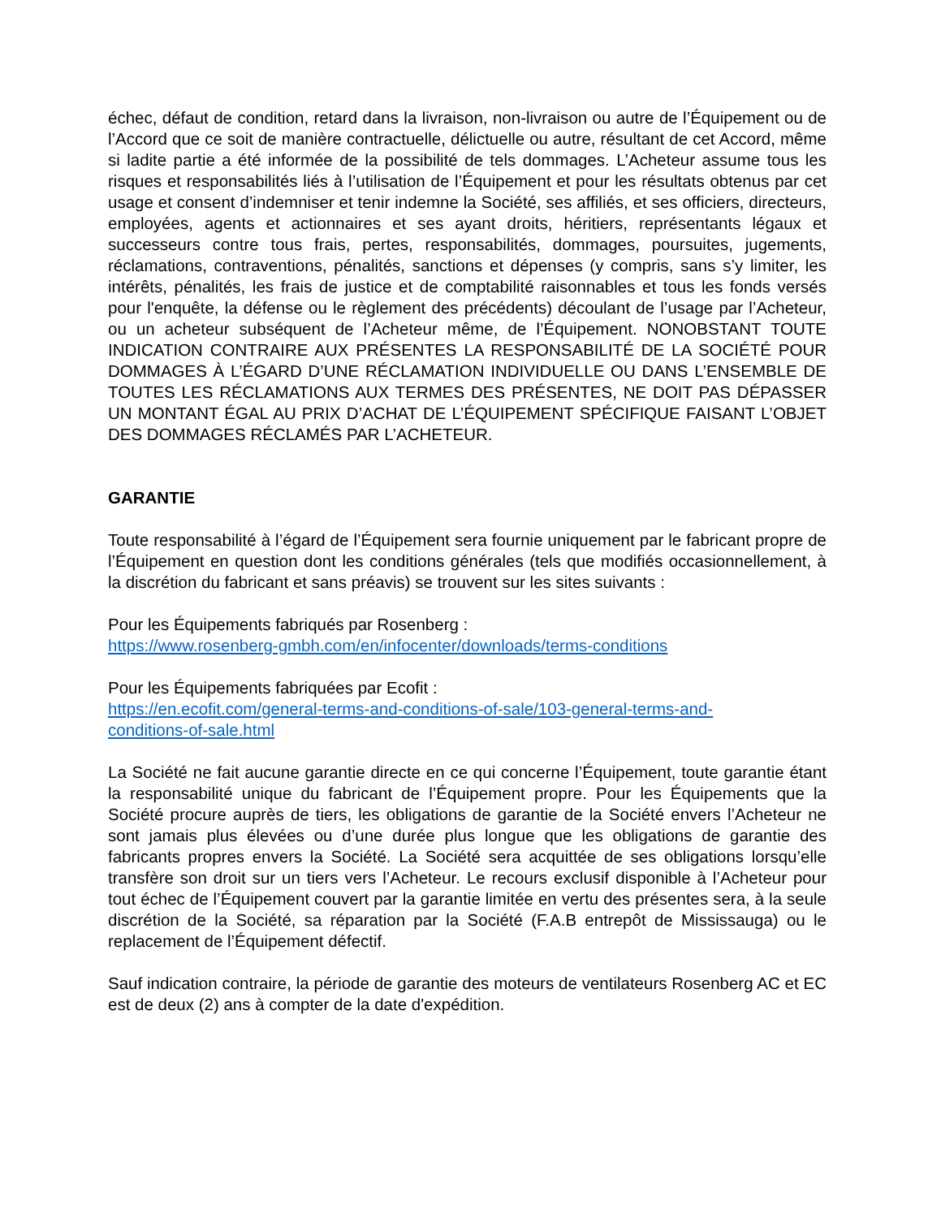échec, défaut de condition, retard dans la livraison, non-livraison ou autre de l’Équipement ou de l’Accord que ce soit de manière contractuelle, délictuelle ou autre, résultant de cet Accord, même si ladite partie a été informée de la possibilité de tels dommages. L’Acheteur assume tous les risques et responsabilités liés à l’utilisation de l’Équipement et pour les résultats obtenus par cet usage et consent d’indemniser et tenir indemne la Société, ses affiliés, et ses officiers, directeurs, employées, agents et actionnaires et ses ayant droits, héritiers, représentants légaux et successeurs contre tous frais, pertes, responsabilités, dommages, poursuites, jugements, réclamations, contraventions, pénalités, sanctions et dépenses (y compris, sans s’y limiter, les intérêts, pénalités, les frais de justice et de comptabilité raisonnables et tous les fonds versés pour l'enquête, la défense ou le règlement des précédents) découlant de l’usage par l’Acheteur, ou un acheteur subséquent de l’Acheteur même, de l’Équipement. NONOBSTANT TOUTE INDICATION CONTRAIRE AUX PRÉSENTES LA RESPONSABILITÉ DE LA SOCIÉTÉ POUR DOMMAGES À L’ÉGARD D’UNE RÉCLAMATION INDIVIDUELLE OU DANS L’ENSEMBLE DE TOUTES LES RÉCLAMATIONS AUX TERMES DES PRÉSENTES, NE DOIT PAS DÉPASSER UN MONTANT ÉGAL AU PRIX D’ACHAT DE L’ÉQUIPEMENT SPÉCIFIQUE FAISANT L’OBJET DES DOMMAGES RÉCLAMÉS PAR L’ACHETEUR.
GARANTIE
Toute responsabilité à l’égard de l’Équipement sera fournie uniquement par le fabricant propre de l’Équipement en question dont les conditions générales (tels que modifiés occasionnellement, à la discrétion du fabricant et sans préavis) se trouvent sur les sites suivants :
Pour les Équipements fabriqués par Rosenberg :
https://www.rosenberg-gmbh.com/en/infocenter/downloads/terms-conditions
Pour les Équipements fabriquées par Ecofit :
https://en.ecofit.com/general-terms-and-conditions-of-sale/103-general-terms-and-
conditions-of-sale.html
La Société ne fait aucune garantie directe en ce qui concerne l’Équipement, toute garantie étant la responsabilité unique du fabricant de l’Équipement propre. Pour les Équipements que la Société procure auprès de tiers, les obligations de garantie de la Société envers l’Acheteur ne sont jamais plus élevées ou d’une durée plus longue que les obligations de garantie des fabricants propres envers la Société. La Société sera acquittée de ses obligations lorsqu’elle transfère son droit sur un tiers vers l’Acheteur. Le recours exclusif disponible à l’Acheteur pour tout échec de l’Équipement couvert par la garantie limitée en vertu des présentes sera, à la seule discrétion de la Société, sa réparation par la Société (F.A.B entrepôt de Mississauga) ou le replacement de l’Équipement défectif.
Sauf indication contraire, la période de garantie des moteurs de ventilateurs Rosenberg AC et EC est de deux (2) ans à compter de la date d'expédition.